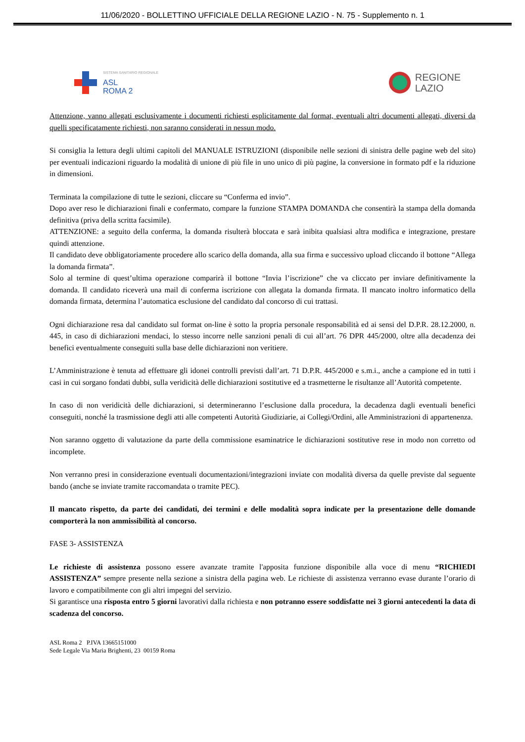11/06/2020 - BOLLETTINO UFFICIALE DELLA REGIONE LAZIO - N. 75 - Supplemento n. 1
SISTEMA SANITARIO REGIONALE
ASL
ROMA 2
REGIONE
LAZIO
Attenzione, vanno allegati esclusivamente i documenti richiesti esplicitamente dal format, eventuali altri documenti allegati, diversi da quelli specificatamente richiesti, non saranno considerati in nessun modo.
Si consiglia la lettura degli ultimi capitoli del MANUALE ISTRUZIONI (disponibile nelle sezioni di sinistra delle pagine web del sito) per eventuali indicazioni riguardo la modalità di unione di più file in uno unico di più pagine, la conversione in formato pdf e la riduzione in dimensioni.
Terminata la compilazione di tutte le sezioni, cliccare su “Conferma ed invio”.
Dopo aver reso le dichiarazioni finali e confermato, compare la funzione STAMPA DOMANDA che consentirà la stampa della domanda definitiva (priva della scritta facsimile).
ATTENZIONE: a seguito della conferma, la domanda risulterà bloccata e sarà inibita qualsiasi altra modifica e integrazione, prestare quindi attenzione.
Il candidato deve obbligatoriamente procedere allo scarico della domanda, alla sua firma e successivo upload cliccando il bottone “Allega la domanda firmata”.
Solo al termine di quest’ultima operazione comparirà il bottone “Invia l’iscrizione” che va cliccato per inviare definitivamente la domanda. Il candidato riceverà una mail di conferma iscrizione con allegata la domanda firmata. Il mancato inoltro informatico della domanda firmata, determina l’automatica esclusione del candidato dal concorso di cui trattasi.
Ogni dichiarazione resa dal candidato sul format on-line è sotto la propria personale responsabilità ed ai sensi del D.P.R. 28.12.2000, n. 445, in caso di dichiarazioni mendaci, lo stesso incorre nelle sanzioni penali di cui all’art. 76 DPR 445/2000, oltre alla decadenza dei benefici eventualmente conseguiti sulla base delle dichiarazioni non veritiere.
L’Amministrazione è tenuta ad effettuare gli idonei controlli previsti dall’art. 71 D.P.R. 445/2000 e s.m.i., anche a campione ed in tutti i casi in cui sorgano fondati dubbi, sulla veridicità delle dichiarazioni sostitutive ed a trasmetterne le risultanze all’Autorità competente.
In caso di non veridicità delle dichiarazioni, si determineranno l’esclusione dalla procedura, la decadenza dagli eventuali benefici conseguiti, nonché la trasmissione degli atti alle competenti Autorità Giudiziarie, ai Collegi/Ordini, alle Amministrazioni di appartenenza.
Non saranno oggetto di valutazione da parte della commissione esaminatrice le dichiarazioni sostitutive rese in modo non corretto od incomplete.
Non verranno presi in considerazione eventuali documentazioni/integrazioni inviate con modalità diversa da quelle previste dal seguente bando (anche se inviate tramite raccomandata o tramite PEC).
Il mancato rispetto, da parte dei candidati, dei termini e delle modalità sopra indicate per la presentazione delle domande comporterà la non ammissibilità al concorso.
FASE 3- ASSISTENZA
Le richieste di assistenza possono essere avanzate tramite l'apposita funzione disponibile alla voce di menu “RICHIEDI ASSISTENZA” sempre presente nella sezione a sinistra della pagina web. Le richieste di assistenza verranno evase durante l’orario di lavoro e compatibilmente con gli altri impegni del servizio.
Si garantisce una risposta entro 5 giorni lavorativi dalla richiesta e non potranno essere soddisfatte nei 3 giorni antecedenti la data di scadenza del concorso.
ASL Roma 2 P.IVA 13665151000
Sede Legale Via Maria Brighenti, 23 00159 Roma